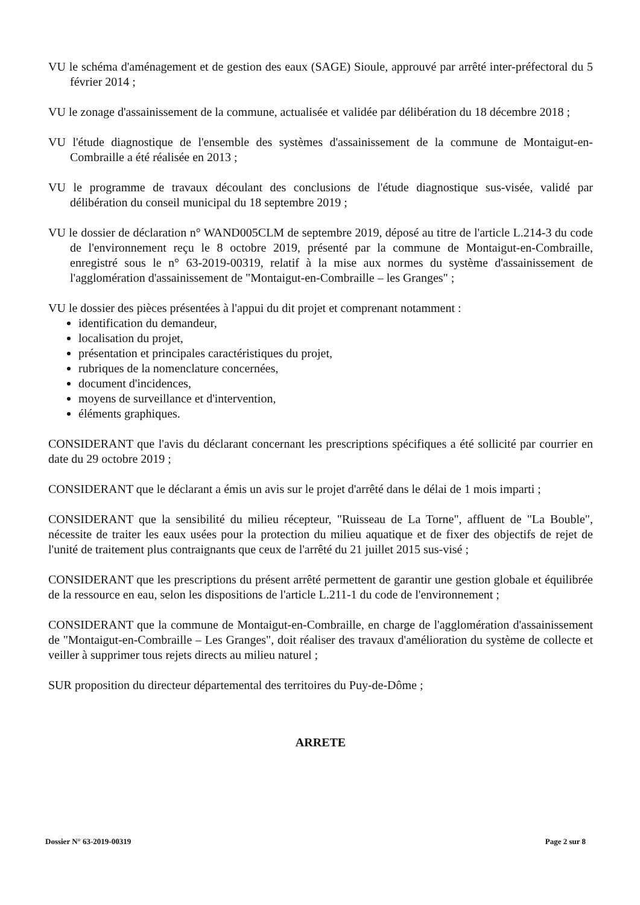VU le schéma d'aménagement et de gestion des eaux (SAGE) Sioule, approuvé par arrêté inter-préfectoral du 5 février 2014 ;
VU le zonage d'assainissement de la commune, actualisée et validée par délibération du 18 décembre 2018 ;
VU l'étude diagnostique de l'ensemble des systèmes d'assainissement de la commune de Montaigut-en-Combraille a été réalisée en 2013 ;
VU le programme de travaux découlant des conclusions de l'étude diagnostique sus-visée, validé par délibération du conseil municipal du 18 septembre 2019 ;
VU le dossier de déclaration n° WAND005CLM de septembre 2019, déposé au titre de l'article L.214-3 du code de l'environnement reçu le 8 octobre 2019, présenté par la commune de Montaigut-en-Combraille, enregistré sous le n° 63-2019-00319, relatif à la mise aux normes du système d'assainissement de l'agglomération d'assainissement de "Montaigut-en-Combraille – les Granges" ;
VU le dossier des pièces présentées à l'appui du dit projet et comprenant notamment :
identification du demandeur,
localisation du projet,
présentation et principales caractéristiques du projet,
rubriques de la nomenclature concernées,
document d'incidences,
moyens de surveillance et d'intervention,
éléments graphiques.
CONSIDERANT que l'avis du déclarant concernant les prescriptions spécifiques a été sollicité par courrier en date du 29 octobre 2019 ;
CONSIDERANT que le déclarant a émis un avis sur le projet d'arrêté dans le délai de 1 mois imparti ;
CONSIDERANT que la sensibilité du milieu récepteur, "Ruisseau de La Torne", affluent de "La Bouble", nécessite de traiter les eaux usées pour la protection du milieu aquatique et de fixer des objectifs de rejet de l'unité de traitement plus contraignants que ceux de l'arrêté du 21 juillet 2015 sus-visé ;
CONSIDERANT que les prescriptions du présent arrêté permettent de garantir une gestion globale et équilibrée de la ressource en eau, selon les dispositions de l'article L.211-1 du code de l'environnement ;
CONSIDERANT que la commune de Montaigut-en-Combraille, en charge de l'agglomération d'assainissement de "Montaigut-en-Combraille – Les Granges", doit réaliser des travaux d'amélioration du système de collecte et veiller à supprimer tous rejets directs au milieu naturel ;
SUR proposition du directeur départemental des territoires du Puy-de-Dôme ;
ARRETE
Dossier N° 63-2019-00319 Page 2 sur 8